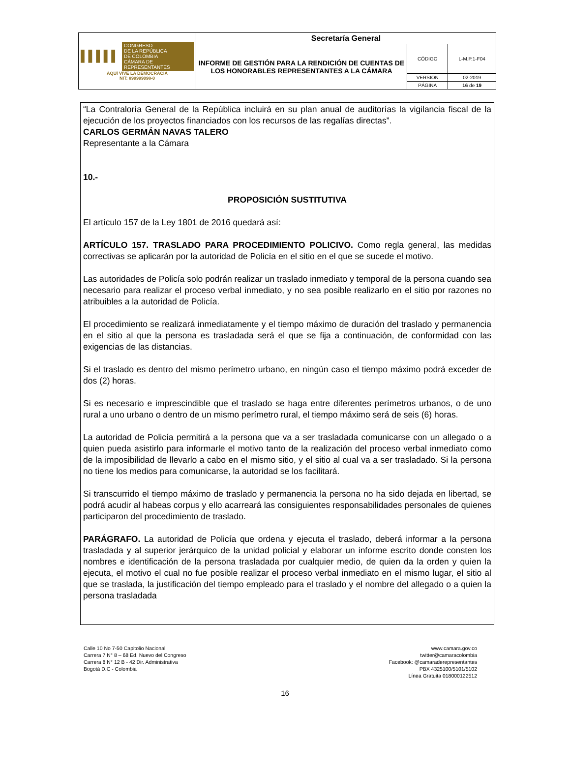| ▌▌▌▌▌ CONGRESO DE LA REPÚBLICA DE COLOMBIA CÁMARA DE REPRESENTANTES AQUÍ VIVE LA DEMOCRACIA NIT: 899999098-0 | Secretaría General | | |
| | INFORME DE GESTIÓN PARA LA RENDICIÓN DE CUENTAS DE LOS HONORABLES REPRESENTANTES A LA CÁMARA | CÓDIGO | L-M.P.1-F04 |
| | | VERSIÓN | 02-2019 |
| | | PÁGINA | 16 de 19 |
“La Contraloría General de la República incluirá en su plan anual de auditorías la vigilancia fiscal de la ejecución de los proyectos financiados con los recursos de las regalías directas”.
CARLOS GERMÁN NAVAS TALERO
Representante a la Cámara
10.-
PROPOSICIÓN SUSTITUTIVA
El artículo 157 de la Ley 1801 de 2016 quedará así:
ARTÍCULO 157. TRASLADO PARA PROCEDIMIENTO POLICIVO. Como regla general, las medidas correctivas se aplicarán por la autoridad de Policía en el sitio en el que se sucede el motivo.
Las autoridades de Policía solo podrán realizar un traslado inmediato y temporal de la persona cuando sea necesario para realizar el proceso verbal inmediato, y no sea posible realizarlo en el sitio por razones no atribuibles a la autoridad de Policía.
El procedimiento se realizará inmediatamente y el tiempo máximo de duración del traslado y permanencia en el sitio al que la persona es trasladada será el que se fija a continuación, de conformidad con las exigencias de las distancias.
Si el traslado es dentro del mismo perímetro urbano, en ningún caso el tiempo máximo podrá exceder de dos (2) horas.
Si es necesario e imprescindible que el traslado se haga entre diferentes perímetros urbanos, o de uno rural a uno urbano o dentro de un mismo perímetro rural, el tiempo máximo será de seis (6) horas.
La autoridad de Policía permitirá a la persona que va a ser trasladada comunicarse con un allegado o a quien pueda asistirlo para informarle el motivo tanto de la realización del proceso verbal inmediato como de la imposibilidad de llevarlo a cabo en el mismo sitio, y el sitio al cual va a ser trasladado. Si la persona no tiene los medios para comunicarse, la autoridad se los facilitará.
Si transcurrido el tiempo máximo de traslado y permanencia la persona no ha sido dejada en libertad, se podrá acudir al habeas corpus y ello acarreará las consiguientes responsabilidades personales de quienes participaron del procedimiento de traslado.
PARÁGRAFO. La autoridad de Policía que ordena y ejecuta el traslado, deberá informar a la persona trasladada y al superior jerárquico de la unidad policial y elaborar un informe escrito donde consten los nombres e identificación de la persona trasladada por cualquier medio, de quien da la orden y quien la ejecuta, el motivo el cual no fue posible realizar el proceso verbal inmediato en el mismo lugar, el sitio al que se traslada, la justificación del tiempo empleado para el traslado y el nombre del allegado o a quien la persona trasladada
Calle 10 No 7-50 Capitolio Nacional
Carrera 7 N° 8 – 68 Ed. Nuevo del Congreso
Carrera 8 N° 12 B - 42 Dir. Administrativa
Bogotá D.C - Colombia
www.camara.gov.co
twitter@camaracolombia
Facebook: @camaraderepresentantes
PBX 4325100/5101/5102
Línea Gratuita 018000122512
16